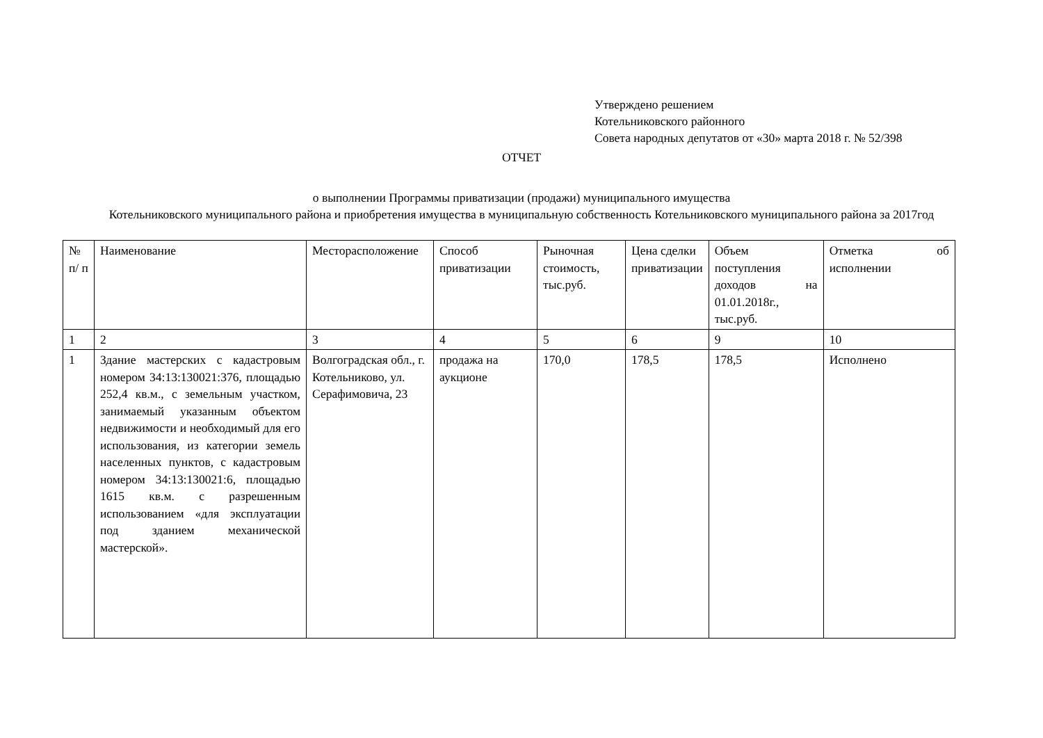Утверждено решением
Котельниковского районного
Совета народных депутатов от «30» марта 2018 г. № 52/398
ОТЧЕТ
о выполнении Программы приватизации (продажи) муниципального имущества
Котельниковского муниципального района и приобретения имущества в муниципальную собственность Котельниковского муниципального района за 2017год
| № п/ п | Наименование | Месторасположение | Способ приватизации | Рыночная стоимость, тыс.руб. | Цена сделки приватизации | Объем поступления доходов на 01.01.2018г., тыс.руб. | Отметка об исполнении |
| 1 | 2 | 3 | 4 | 5 | 6 | 9 | 10 |
| 1 | Здание мастерских с кадастровым номером 34:13:130021:376, площадью 252,4 кв.м., с земельным участком, занимаемый указанным объектом недвижимости и необходимый для его использования, из категории земель населенных пунктов, с кадастровым номером 34:13:130021:6, площадью 1615 кв.м. с разрешенным использованием «для эксплуатации под зданием механической мастерской». | Волгоградская обл., г. Котельниково, ул. Серафимовича, 23 | продажа на аукционе | 170,0 | 178,5 | 178,5 | Исполнено |